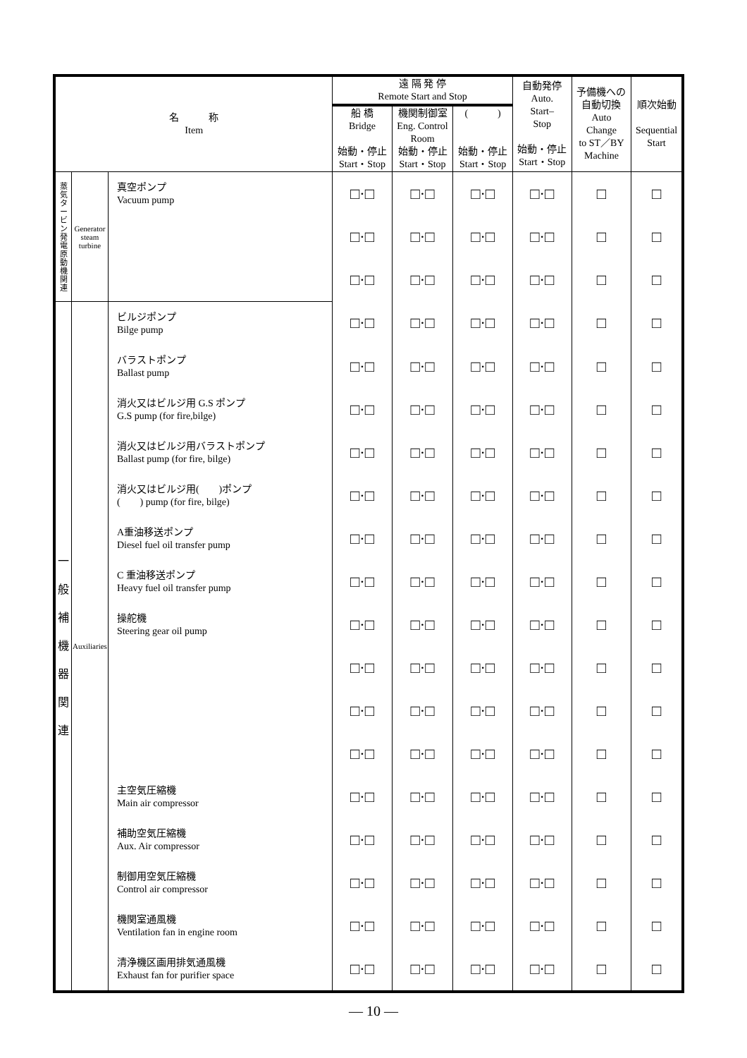| 名 称 Item | | | 遠 隔 発 停 Remote Start and Stop | | | 自動発停 Auto. Start– Stop 始動・停止 Start・Stop | 予備機への 自動切換 Auto Change to ST／BY Machine | 順次始動 Sequential Start |
| --- | --- | --- | --- | --- | --- | --- | --- | --- |
| | | | 船 橋 Bridge 始動・停止 Start・Stop | 機関制御室 Eng. Control Room 始動・停止 Start・Stop | ( ) 始動・停止 Start・Stop | | | |
| 蒸気タービン発電原動機関連 | Generator steam turbine | 真空ポンプ Vacuum pump | □·□ | □·□ | □·□ | □·□ | □ | □ |
| | | | □·□ | □·□ | □·□ | □·□ | □ | □ |
| | | | □·□ | □·□ | □·□ | □·□ | □ | □ |
| 一 般 補 機 器 関 連 | Auxiliaries | ビルジポンプ Bilge pump | □·□ | □·□ | □·□ | □·□ | □ | □ |
| | | バラストポンプ Ballast pump | □·□ | □·□ | □·□ | □·□ | □ | □ |
| | | 消火又はビルジ用 G.S ポンプ G.S pump (for fire,bilge) | □·□ | □·□ | □·□ | □·□ | □ | □ |
| | | 消火又はビルジ用バラストポンプ Ballast pump (for fire, bilge) | □·□ | □·□ | □·□ | □·□ | □ | □ |
| | | 消火又はビルジ用( )ポンプ ( ) pump (for fire, bilge) | □·□ | □·□ | □·□ | □·□ | □ | □ |
| | | A重油移送ポンプ Diesel fuel oil transfer pump | □·□ | □·□ | □·□ | □·□ | □ | □ |
| | | C 重油移送ポンプ Heavy fuel oil transfer pump | □·□ | □·□ | □·□ | □·□ | □ | □ |
| | | 操舵機 Steering gear oil pump | □·□ | □·□ | □·□ | □·□ | □ | □ |
| | | | □·□ | □·□ | □·□ | □·□ | □ | □ |
| | | | □·□ | □·□ | □·□ | □·□ | □ | □ |
| | | | □·□ | □·□ | □·□ | □·□ | □ | □ |
| | | 主空気圧縮機 Main air compressor | □·□ | □·□ | □·□ | □·□ | □ | □ |
| | | 補助空気圧縮機 Aux. Air compressor | □·□ | □·□ | □·□ | □·□ | □ | □ |
| | | 制御用空気圧縮機 Control air compressor | □·□ | □·□ | □·□ | □·□ | □ | □ |
| | | 機関室通風機 Ventilation fan in engine room | □·□ | □·□ | □·□ | □·□ | □ | □ |
| | | 清浄機区画用排気通風機 Exhaust fan for purifier space | □·□ | □·□ | □·□ | □·□ | □ | □ |
― 10 ―